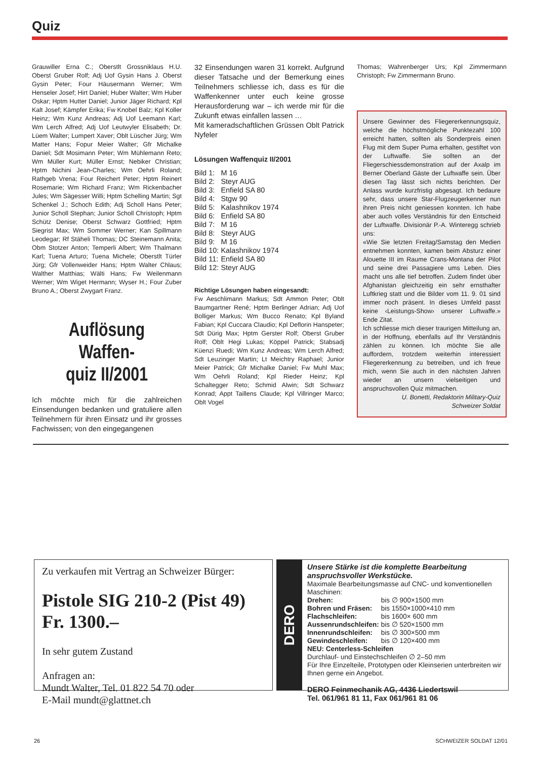Quiz
Grauwiller Erna C.; Oberstlt Grossniklaus H.U. Oberst Gruber Rolf; Adj Uof Gysin Hans J. Oberst Gysin Peter; Four Häusermann Werner; Wm Henseler Josef; Hirt Daniel; Huber Walter; Wm Huber Oskar; Hptm Hutter Daniel; Junior Jäger Richard; Kpl Kalt Josef; Kämpfer Erika; Fw Knobel Balz; Kpl Koller Heinz; Wm Kunz Andreas; Adj Uof Leemann Karl; Wm Lerch Alfred; Adj Uof Leutwyler Elisabeth; Dr. Lüem Walter; Lumpert Xaver; Oblt Lüscher Jürg; Wm Matter Hans; Fopur Meier Walter; Gfr Michalke Daniel; Sdt Mosimann Peter; Wm Mühlemann Reto; Wm Müller Kurt; Müller Ernst; Nebiker Christian; Hptm Nichini Jean-Charles; Wm Oehrli Roland; Rathgeb Vrena; Four Reichert Peter; Hptm Reinert Rosemarie; Wm Richard Franz; Wm Rickenbacher Jules; Wm Sägesser Willi; Hptm Schelling Martin; Sgt Schenkel J.; Schoch Edith; Adj Scholl Hans Peter; Junior Scholl Stephan; Junior Scholl Christoph; Hptm Schütz Denise; Oberst Schwarz Gottfried; Hptm Siegrist Max; Wm Sommer Werner; Kan Spillmann Leodegar; Rf Stäheli Thomas; DC Steinemann Anita; Obm Stotzer Anton; Temperli Albert; Wm Thalmann Karl; Tuena Arturo; Tuena Michele; Oberstlt Türler Jürg; Gfr Vollenweider Hans; Hptm Walter Chlaus; Walther Matthias; Wälti Hans; Fw Weilenmann Werner; Wm Wiget Hermann; Wyser H.; Four Zuber Bruno A.; Oberst Zwygart Franz.
Auflösung Waffen-
quiz II/2001
Ich möchte mich für die zahlreichen Einsendungen bedanken und gratuliere allen Teilnehmern für ihren Einsatz und ihr grosses Fachwissen; von den eingegangenen
32 Einsendungen waren 31 korrekt. Aufgrund dieser Tatsache und der Bemerkung eines Teilnehmers schliesse ich, dass es für die Waffenkenner unter euch keine grosse Herausforderung war – ich werde mir für die Zukunft etwas einfallen lassen …
Mit kameradschaftlichen Grüssen Oblt Patrick Nyfeler
Lösungen Waffenquiz II/2001
| Bild 1: | M 16 |
| Bild 2: | Steyr AUG |
| Bild 3: | Enfield SA 80 |
| Bild 4: | Stgw 90 |
| Bild 5: | Kalashnikov 1974 |
| Bild 6: | Enfield SA 80 |
| Bild 7: | M 16 |
| Bild 8: | Steyr AUG |
| Bild 9: | M 16 |
| Bild 10: | Kalashnikov 1974 |
| Bild 11: | Enfield SA 80 |
| Bild 12: | Steyr AUG |
Richtige Lösungen haben eingesandt:
Fw Aeschlimann Markus; Sdt Ammon Peter; Oblt Baumgartner René; Hptm Berlinger Adrian; Adj Uof Bolliger Markus; Wm Bucco Renato; Kpl Byland Fabian; Kpl Cuccara Claudio; Kpl Deflorin Hanspeter; Sdt Dürig Max; Hptm Gerster Rolf; Oberst Gruber Rolf; Oblt Hegi Lukas; Köppel Patrick; Stabsadj Küenzi Ruedi; Wm Kunz Andreas; Wm Lerch Alfred; Sdt Leuzinger Martin; Lt Meichtry Raphael; Junior Meier Patrick; Gfr Michalke Daniel; Fw Muhl Max; Wm Oehrli Roland; Kpl Rieder Heinz; Kpl Schaltegger Reto; Schmid Alwin; Sdt Schwarz Konrad; Appt Taillens Claude; Kpl Villringer Marco; Oblt Vogel
Thomas; Wahrenberger Urs; Kpl Zimmermann Christoph; Fw Zimmermann Bruno.
Unsere Gewinner des Fliegererkennungsquiz, welche die höchstmögliche Punktezahl 100 erreicht hatten, sollten als Sonderpreis einen Flug mit dem Super Puma erhalten, gestiftet von der Luftwaffe. Sie sollten an der Fliegerschiessdemonstration auf der Axalp im Berner Oberland Gäste der Luftwaffe sein. Über diesen Tag lässt sich nichts berichten. Der Anlass wurde kurzfristig abgesagt. Ich bedaure sehr, dass unsere Star-Flugzeugerkenner nun ihren Preis nicht geniessen konnten. Ich habe aber auch volles Verständnis für den Entscheid der Luftwaffe. Divisionär P.-A. Winteregg schrieb uns:
«Wie Sie letzten Freitag/Samstag den Medien entnehmen konnten, kamen beim Absturz einer Alouette III im Raume Crans-Montana der Pilot und seine drei Passagiere ums Leben. Dies macht uns alle tief betroffen. Zudem findet über Afghanistan gleichzeitig ein sehr ernsthafter Luftkrieg statt und die Bilder vom 11. 9. 01 sind immer noch präsent. In dieses Umfeld passt keine ‹Leistungs-Show› unserer Luftwaffe.» Ende Zitat.
Ich schliesse mich dieser traurigen Mitteilung an, in der Hoffnung, ebenfalls auf Ihr Verständnis zählen zu können. Ich möchte Sie alle auffordern, trotzdem weiterhin interessiert Fliegererkennung zu betreiben, und ich freue mich, wenn Sie auch in den nächsten Jahren wieder an unsern vielseitigen und anspruchsvollen Quiz mitmachen.
U. Bonetti, Redaktorin Military-Quiz
Schweizer Soldat
Zu verkaufen mit Vertrag an Schweizer Bürger:
Pistole SIG 210-2 (Pist 49)
Fr. 1300.–
In sehr gutem Zustand
Anfragen an:
Mundt Walter, Tel. 01 822 54 70 oder
E-Mail mundt@glattnet.ch
DERO
Unsere Stärke ist die komplette Bearbeitung anspruchsvoller Werkstücke.
Maximale Bearbeitungsmasse auf CNC- und konventionellen Maschinen:
| Drehen: | bis ∅ 900×1500 mm |
| Bohren und Fräsen: | bis 1550×1000×410 mm |
| Flachschleifen: | bis 1600× 600 mm |
| Aussenrundschleifen: | bis ∅ 520×1500 mm |
| Innenrundschleifen: | bis ∅ 300×500 mm |
| Gewindeschleifen: | bis ∅ 120×400 mm |
NEU: Centerless-Schleifen
Durchlauf- und Einstechschleifen ∅ 2–50 mm
Für Ihre Einzelteile, Prototypen oder Kleinserien unterbreiten wir Ihnen gerne ein Angebot.
DERO Feinmechanik AG, 4436 Liedertswil
Tel. 061/961 81 11, Fax 061/961 81 06
26 SCHWEIZER SOLDAT 12/01